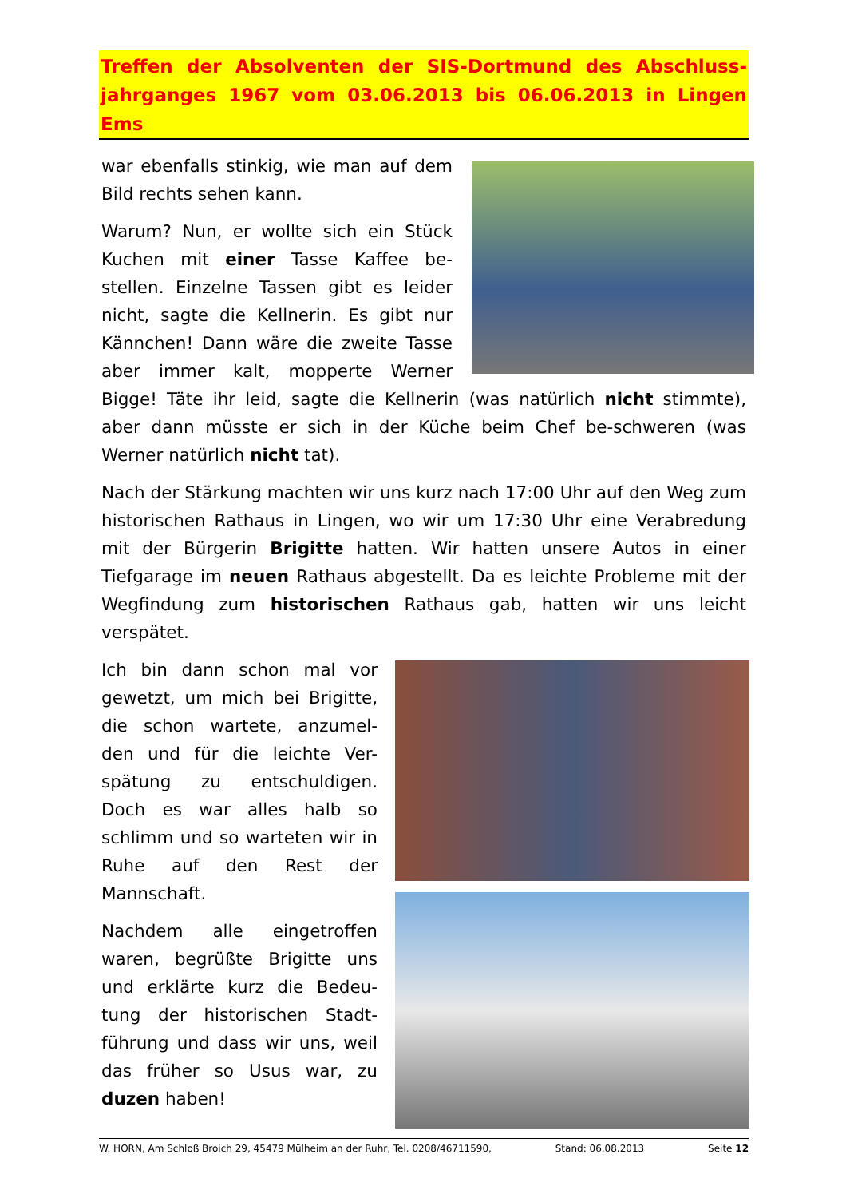Treffen der Absolventen der SIS-Dortmund des Abschluss-jahrganges 1967 vom 03.06.2013 bis 06.06.2013 in Lingen Ems
war ebenfalls stinkig, wie man auf dem Bild rechts sehen kann.
Warum? Nun, er wollte sich ein Stück Kuchen mit einer Tasse Kaffee be-stellen. Einzelne Tassen gibt es leider nicht, sagte die Kellnerin. Es gibt nur Kännchen! Dann wäre die zweite Tasse aber immer kalt, mopperte Werner Bigge! Täte ihr leid, sagte die Kellnerin (was natürlich nicht stimmte), aber dann müsste er sich in der Küche beim Chef be-schweren (was Werner natürlich nicht tat).
Nach der Stärkung machten wir uns kurz nach 17:00 Uhr auf den Weg zum historischen Rathaus in Lingen, wo wir um 17:30 Uhr eine Verabredung mit der Bürgerin Brigitte hatten. Wir hatten unsere Autos in einer Tiefgarage im neuen Rathaus abgestellt. Da es leichte Probleme mit der Wegfindung zum historischen Rathaus gab, hatten wir uns leicht verspätet.
Ich bin dann schon mal vor gewetzt, um mich bei Brigitte, die schon wartete, anzumel-den und für die leichte Ver-spätung zu entschuldigen. Doch es war alles halb so schlimm und so warteten wir in Ruhe auf den Rest der Mannschaft.
Nachdem alle eingetroffen waren, begrüßte Brigitte uns und erklärte kurz die Bedeu-tung der historischen Stadt-führung und dass wir uns, weil das früher so Usus war, zu duzen haben!
W. HORN, Am Schloß Broich 29, 45479 Mülheim an der Ruhr, Tel. 0208/46711590, Stand: 06.08.2013 Seite 12